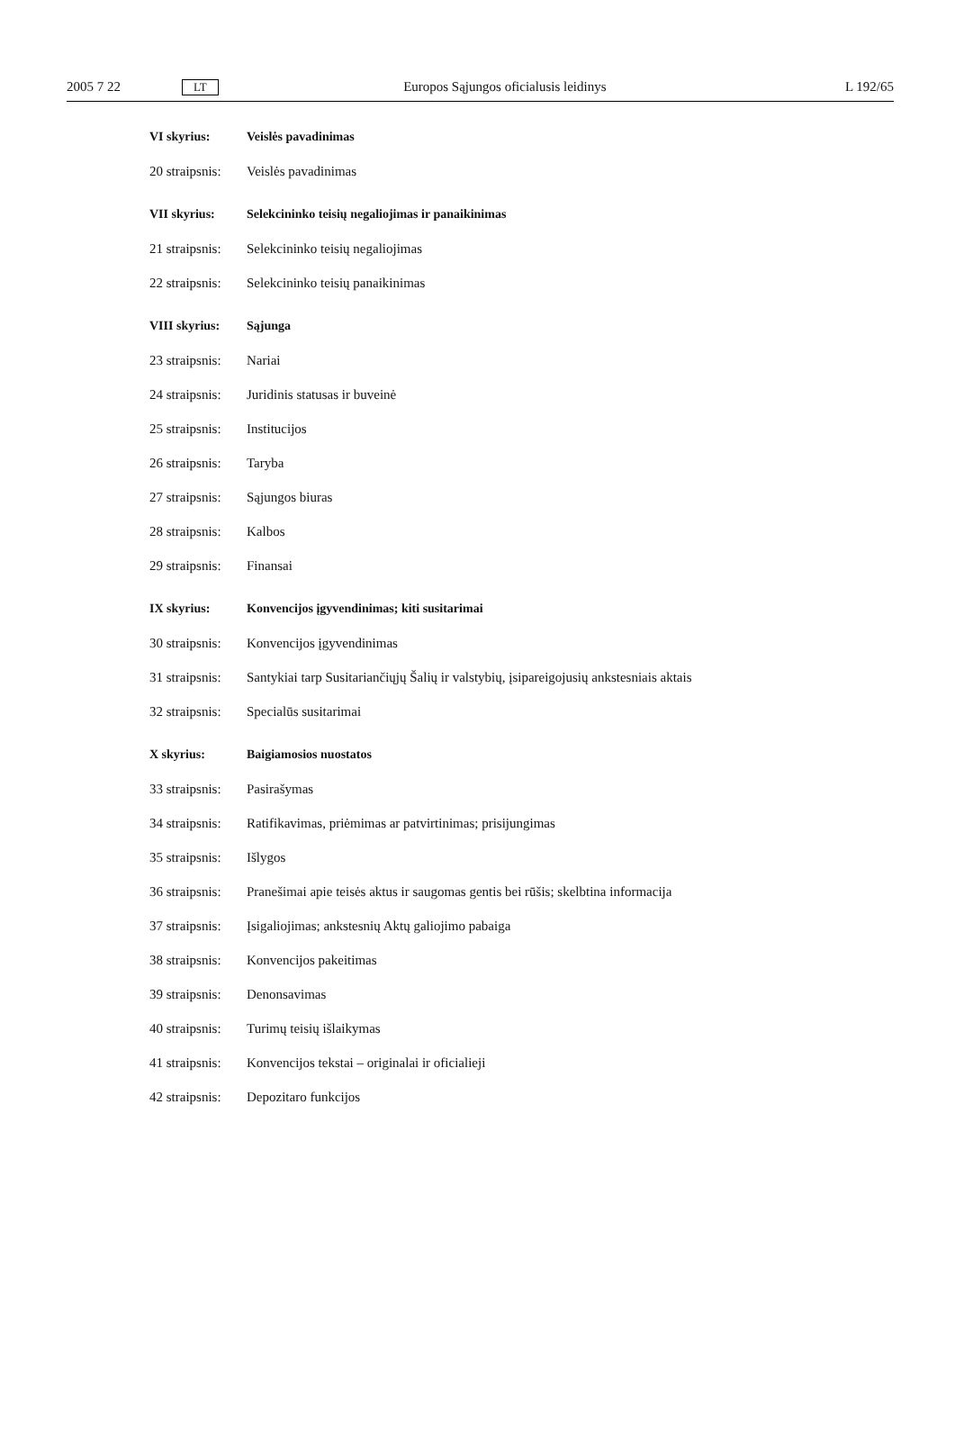2005 7 22 LT Europos Sąjungos oficialusis leidinys L 192/65
VI skyrius: Veislės pavadinimas
20 straipsnis: Veislės pavadinimas
VII skyrius: Selekcininko teisių negaliojimas ir panaikinimas
21 straipsnis: Selekcininko teisių negaliojimas
22 straipsnis: Selekcininko teisių panaikinimas
VIII skyrius: Sąjunga
23 straipsnis: Nariai
24 straipsnis: Juridinis statusas ir buveinė
25 straipsnis: Institucijos
26 straipsnis: Taryba
27 straipsnis: Sąjungos biuras
28 straipsnis: Kalbos
29 straipsnis: Finansai
IX skyrius: Konvencijos įgyvendinimas; kiti susitarimai
30 straipsnis: Konvencijos įgyvendinimas
31 straipsnis: Santykiai tarp Susitariančiųjų Šalių ir valstybių, įsipareigojusių ankstesniais aktais
32 straipsnis: Specialūs susitarimai
X skyrius: Baigiamosios nuostatos
33 straipsnis: Pasirašymas
34 straipsnis: Ratifikavimas, priėmimas ar patvirtinimas; prisijungimas
35 straipsnis: Išlygos
36 straipsnis: Pranešimai apie teisės aktus ir saugomas gentis bei rūšis; skelbtina informacija
37 straipsnis: Įsigaliojimas; ankstesnių Aktų galiojimo pabaiga
38 straipsnis: Konvencijos pakeitimas
39 straipsnis: Denonsavimas
40 straipsnis: Turimų teisių išlaikymas
41 straipsnis: Konvencijos tekstai – originalai ir oficialieji
42 straipsnis: Depozitaro funkcijos